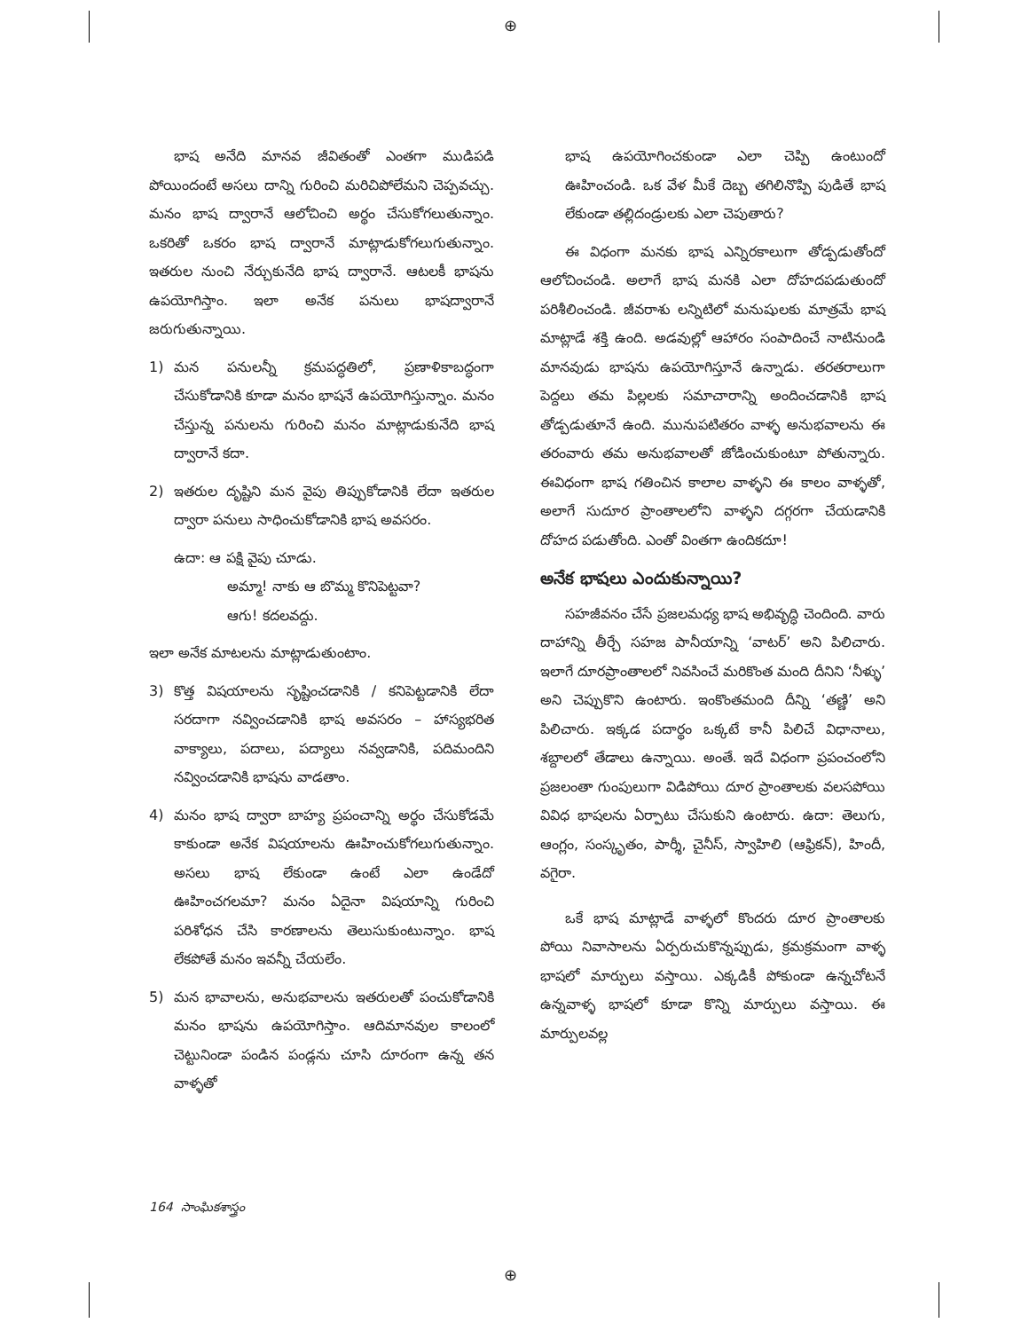⊕
⊕
భాష అనేది మానవ జీవితంతో ఎంతగా ముడిపడి పోయిందంటే అసలు దాన్ని గురించి మరిచిపోలేమని చెప్పవచ్చు. మనం భాష ద్వారానే ఆలోచించి అర్థం చేసుకోగలుతున్నాం. ఒకరితో ఒకరం భాష ద్వారానే మాట్లాడుకోగలుగుతున్నాం. ఇతరుల నుంచి నేర్చుకునేది భాష ద్వారానే. ఆటలకీ భాషను ఉపయోగిస్తాం. ఇలా అనేక పనులు భాషద్వారానే జరుగుతున్నాయి.
1) మన పనులన్నీ క్రమపద్ధతిలో, ప్రణాళికాబద్ధంగా చేసుకోడానికి కూడా మనం భాషనే ఉపయోగిస్తున్నాం. మనం చేస్తున్న పనులను గురించి మనం మాట్లాడుకునేది భాష ద్వారానే కదా.
2) ఇతరుల దృష్టిని మన వైపు తిప్పుకోడానికి లేదా ఇతరుల ద్వారా పనులు సాధించుకోడానికి భాష అవసరం.
ఉదా: ఆ పక్షి వైపు చూడు.
అమ్మా! నాకు ఆ బొమ్మ కొనిపెట్టవా?
ఆగు! కదలవద్దు.
ఇలా అనేక మాటలను మాట్లాడుతుంటాం.
3) కొత్త విషయాలను సృష్టించడానికి / కనిపెట్టడానికి లేదా సరదాగా నవ్వించడానికి భాష అవసరం – హాస్యభరిత వాక్యాలు, పదాలు, పద్యాలు నవ్వడానికి, పదిమందిని నవ్వించడానికి భాషను వాడతాం.
4) మనం భాష ద్వారా బాహ్య ప్రపంచాన్ని అర్థం చేసుకోడమే కాకుండా అనేక విషయాలను ఊహించుకోగలుగుతున్నాం. అసలు భాష లేకుండా ఉంటే ఎలా ఉండేదో ఊహించగలమా? మనం ఏదైనా విషయాన్ని గురించి పరిశోధన చేసి కారణాలను తెలుసుకుంటున్నాం. భాష లేకపోతే మనం ఇవన్నీ చేయలేం.
5) మన భావాలను, అనుభవాలను ఇతరులతో పంచుకోడానికి మనం భాషను ఉపయోగిస్తాం. ఆదిమానవుల కాలంలో చెట్టునిండా పండిన పండ్లను చూసి దూరంగా ఉన్న తన వాళ్ళతో
భాష ఉపయోగించకుండా ఎలా చెప్పి ఉంటుందో ఊహించండి. ఒక వేళ మీకే దెబ్బ తగిలినొప్పి పుడితే భాష లేకుండా తల్లిదండ్రులకు ఎలా చెపుతారు?
ఈ విధంగా మనకు భాష ఎన్నిరకాలుగా తోడ్పడుతోందో ఆలోచించండి. అలాగే భాష మనకి ఎలా దోహదపడుతుందో పరిశీలించండి. జీవరాశు లన్నిటిలో మనుషులకు మాత్రమే భాష మాట్లాడే శక్తి ఉంది. అడవుల్లో ఆహారం సంపాదించే నాటినుండి మానవుడు భాషను ఉపయోగిస్తూనే ఉన్నాడు. తరతరాలుగా పెద్దలు తమ పిల్లలకు సమాచారాన్ని అందించడానికి భాష తోడ్పడుతూనే ఉంది. మునుపటితరం వాళ్ళ అనుభవాలను ఈ తరంవారు తమ అనుభవాలతో జోడించుకుంటూ పోతున్నారు. ఈవిధంగా భాష గతించిన కాలాల వాళ్ళని ఈ కాలం వాళ్ళతో, అలాగే సుదూర ప్రాంతాలలోని వాళ్ళని దగ్గరగా చేయడానికి దోహద పడుతోంది. ఎంతో వింతగా ఉందికదూ!
అనేక భాషలు ఎందుకున్నాయి?
సహజీవనం చేసే ప్రజలమధ్య భాష అభివృద్ధి చెందింది. వారు దాహాన్ని తీర్చే సహజ పానీయాన్ని ‘వాటర్’ అని పిలిచారు. ఇలాగే దూరప్రాంతాలలో నివసించే మరికొంత మంది దీనిని ‘నీళ్ళు’ అని చెప్పుకొని ఉంటారు. ఇంకొంతమంది దీన్ని ‘తణ్ణి’ అని పిలిచారు. ఇక్కడ పదార్థం ఒక్కటే కానీ పిలిచే విధానాలు, శబ్దాలలో తేడాలు ఉన్నాయి. అంతే. ఇదే విధంగా ప్రపంచంలోని ప్రజలంతా గుంపులుగా విడిపోయి దూర ప్రాంతాలకు వలసపోయి వివిధ భాషలను ఏర్పాటు చేసుకుని ఉంటారు. ఉదా: తెలుగు, ఆంగ్లం, సంస్కృతం, పార్శీ, చైనీస్, స్వాహిలి (ఆఫ్రికన్), హిందీ, వగైరా.
ఒకే భాష మాట్లాడే వాళ్ళలో కొందరు దూర ప్రాంతాలకు పోయి నివాసాలను ఏర్పరుచుకొన్నప్పుడు, క్రమక్రమంగా వాళ్ళ భాషలో మార్పులు వస్తాయి. ఎక్కడికీ పోకుండా ఉన్నచోటనే ఉన్నవాళ్ళ భాషలో కూడా కొన్ని మార్పులు వస్తాయి. ఈ మార్పులవల్ల
164 సాంఘికశాస్త్రం